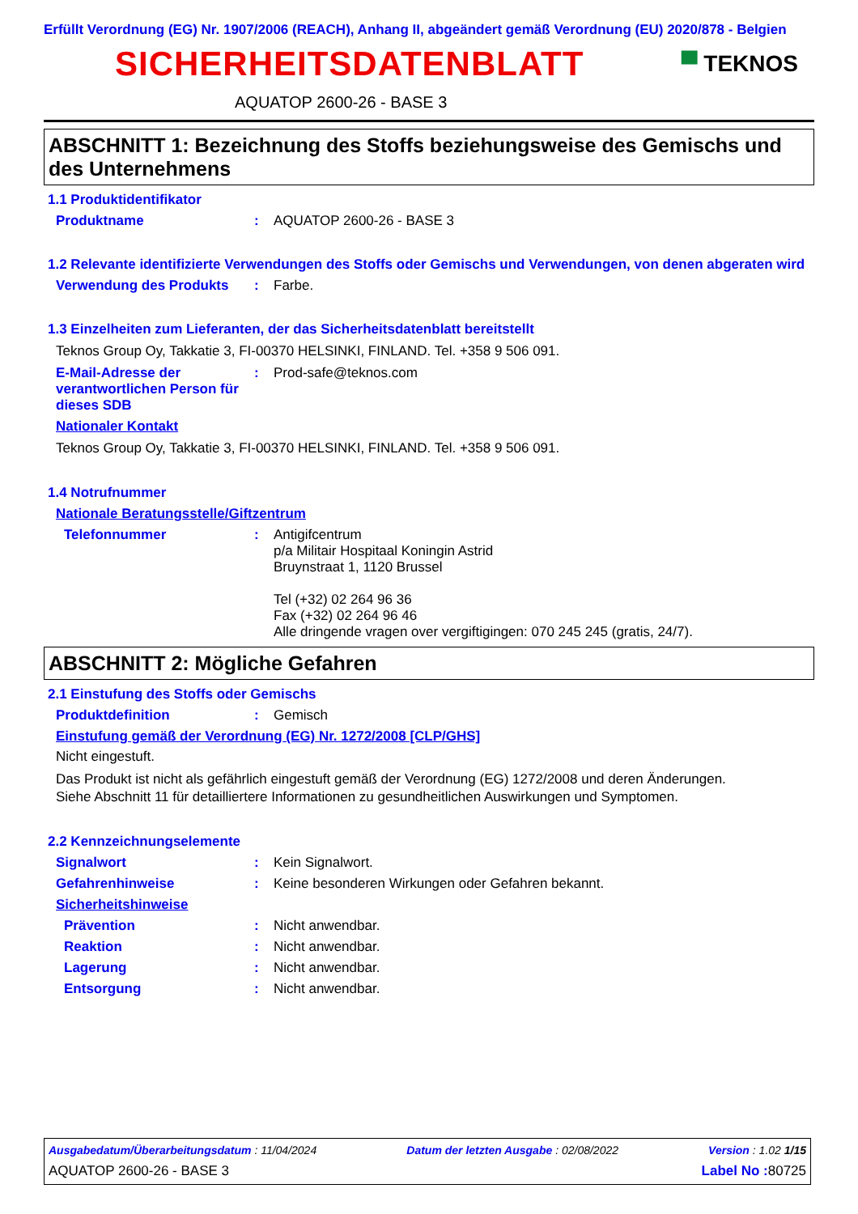Erfüllt Verordnung (EG) Nr. 1907/2006 (REACH), Anhang II, abgeändert gemäß Verordnung (EU) 2020/878 - Belgien
SICHERHEITSDATENBLATT
▀ TEKNOS
AQUATOP 2600-26 - BASE 3
ABSCHNITT 1: Bezeichnung des Stoffs beziehungsweise des Gemischs und des Unternehmens
1.1 Produktidentifikator
Produktname : AQUATOP 2600-26 - BASE 3
1.2 Relevante identifizierte Verwendungen des Stoffs oder Gemischs und Verwendungen, von denen abgeraten wird
Verwendung des Produkts : Farbe.
1.3 Einzelheiten zum Lieferanten, der das Sicherheitsdatenblatt bereitstellt
Teknos Group Oy, Takkatie 3, FI-00370 HELSINKI, FINLAND. Tel. +358 9 506 091.
E-Mail-Adresse der verantwortlichen Person für dieses SDB
: Prod-safe@teknos.com
Nationaler Kontakt
Teknos Group Oy, Takkatie 3, FI-00370 HELSINKI, FINLAND. Tel. +358 9 506 091.
1.4 Notrufnummer
Nationale Beratungsstelle/Giftzentrum
Telefonnummer : Antigifcentrum
p/a Militair Hospitaal Koningin Astrid
Bruynstraat 1, 1120 Brussel
Tel (+32) 02 264 96 36
Fax (+32) 02 264 96 46
Alle dringende vragen over vergiftigingen: 070 245 245 (gratis, 24/7).
ABSCHNITT 2: Mögliche Gefahren
2.1 Einstufung des Stoffs oder Gemischs
Produktdefinition : Gemisch
Einstufung gemäß der Verordnung (EG) Nr. 1272/2008 [CLP/GHS]
Nicht eingestuft.
Das Produkt ist nicht als gefährlich eingestuft gemäß der Verordnung (EG) 1272/2008 und deren Änderungen.
Siehe Abschnitt 11 für detailliertere Informationen zu gesundheitlichen Auswirkungen und Symptomen.
2.2 Kennzeichnungselemente
Signalwort : Kein Signalwort.
Gefahrenhinweise : Keine besonderen Wirkungen oder Gefahren bekannt.
Sicherheitshinweise
Prävention : Nicht anwendbar.
Reaktion : Nicht anwendbar.
Lagerung : Nicht anwendbar.
Entsorgung : Nicht anwendbar.
Ausgabedatum/Überarbeitungsdatum : 11/04/2024 Datum der letzten Ausgabe : 02/08/2022 Version : 1.02 1/15
AQUATOP 2600-26 - BASE 3 Label No : 80725